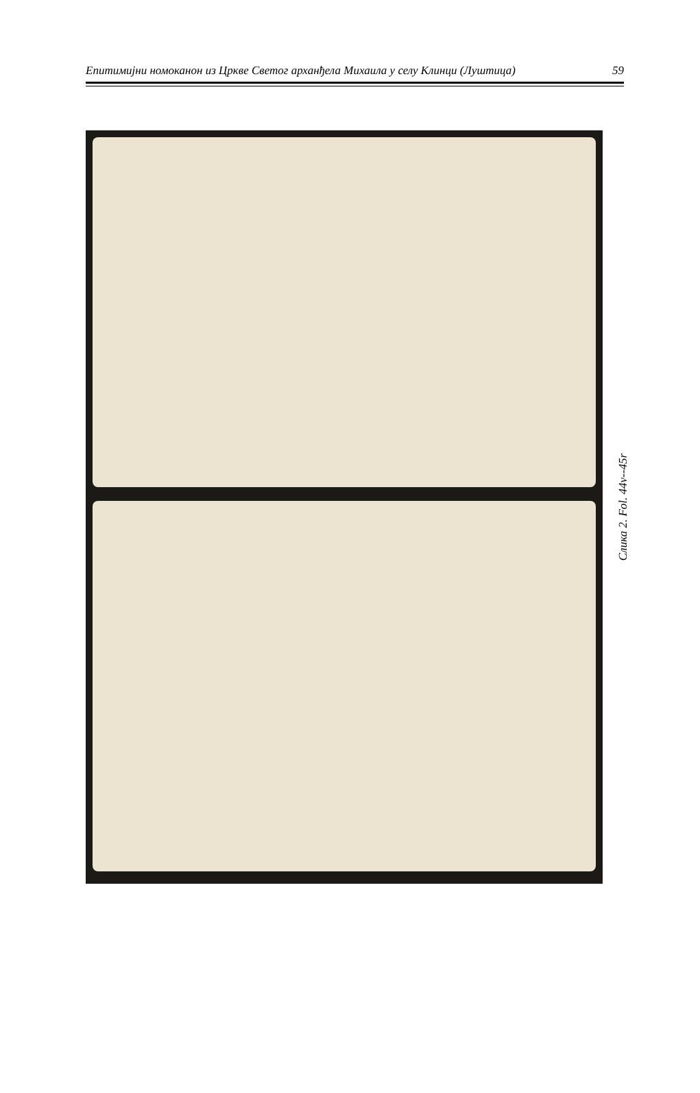Епитимијни номоканон из Цркве Светог арханђела Михаила у селу Клинци (Луштица) 59
Слика 2. Fol. 44v--45r